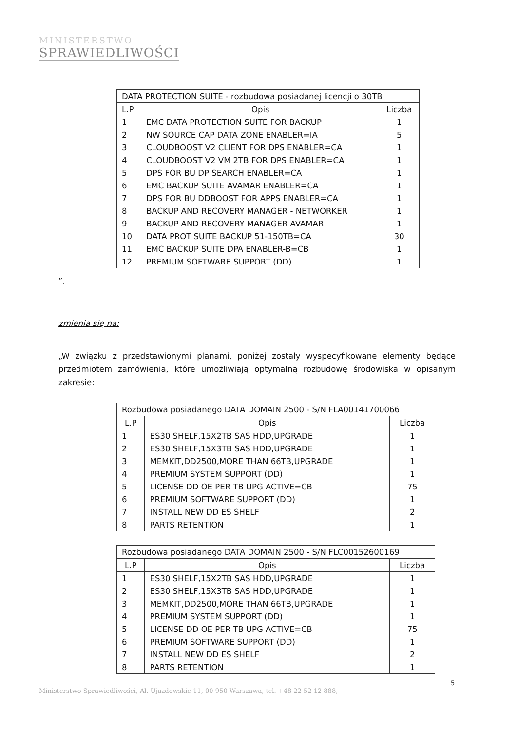MINISTERSTWO
SPRAWIEDLIWOŚCI
| DATA PROTECTION SUITE - rozbudowa posiadanej licencji o 30TB | | |
| --- | --- | --- |
| L.P | Opis | Liczba |
| 1 | EMC DATA PROTECTION SUITE FOR BACKUP | 1 |
| 2 | NW SOURCE CAP DATA ZONE ENABLER=IA | 5 |
| 3 | CLOUDBOOST V2 CLIENT FOR DPS ENABLER=CA | 1 |
| 4 | CLOUDBOOST V2 VM 2TB FOR DPS ENABLER=CA | 1 |
| 5 | DPS FOR BU DP SEARCH ENABLER=CA | 1 |
| 6 | EMC BACKUP SUITE AVAMAR ENABLER=CA | 1 |
| 7 | DPS FOR BU DDBOOST FOR APPS ENABLER=CA | 1 |
| 8 | BACKUP AND RECOVERY MANAGER - NETWORKER | 1 |
| 9 | BACKUP AND RECOVERY MANAGER AVAMAR | 1 |
| 10 | DATA PROT SUITE BACKUP 51-150TB=CA | 30 |
| 11 | EMC BACKUP SUITE DPA ENABLER-B=CB | 1 |
| 12 | PREMIUM SOFTWARE SUPPORT (DD) | 1 |
”.
zmienia się na:
„W związku z przedstawionymi planami, poniżej zostały wyspecyfikowane elementy będące przedmiotem zamówienia, które umożliwiają optymalną rozbudowę środowiska w opisanym zakresie:
| Rozbudowa posiadanego DATA DOMAIN 2500 - S/N FLA00141700066 | | |
| --- | --- | --- |
| L.P | Opis | Liczba |
| 1 | ES30 SHELF,15X2TB SAS HDD,UPGRADE | 1 |
| 2 | ES30 SHELF,15X3TB SAS HDD,UPGRADE | 1 |
| 3 | MEMKIT,DD2500,MORE THAN 66TB,UPGRADE | 1 |
| 4 | PREMIUM SYSTEM SUPPORT (DD) | 1 |
| 5 | LICENSE DD OE PER TB UPG ACTIVE=CB | 75 |
| 6 | PREMIUM SOFTWARE SUPPORT (DD) | 1 |
| 7 | INSTALL NEW DD ES SHELF | 2 |
| 8 | PARTS RETENTION | 1 |
| Rozbudowa posiadanego DATA DOMAIN 2500 - S/N FLC00152600169 | | |
| --- | --- | --- |
| L.P | Opis | Liczba |
| 1 | ES30 SHELF,15X2TB SAS HDD,UPGRADE | 1 |
| 2 | ES30 SHELF,15X3TB SAS HDD,UPGRADE | 1 |
| 3 | MEMKIT,DD2500,MORE THAN 66TB,UPGRADE | 1 |
| 4 | PREMIUM SYSTEM SUPPORT (DD) | 1 |
| 5 | LICENSE DD OE PER TB UPG ACTIVE=CB | 75 |
| 6 | PREMIUM SOFTWARE SUPPORT (DD) | 1 |
| 7 | INSTALL NEW DD ES SHELF | 2 |
| 8 | PARTS RETENTION | 1 |
5
Ministerstwo Sprawiedliwości, Al. Ujazdowskie 11, 00-950 Warszawa, tel. +48 22 52 12 888,